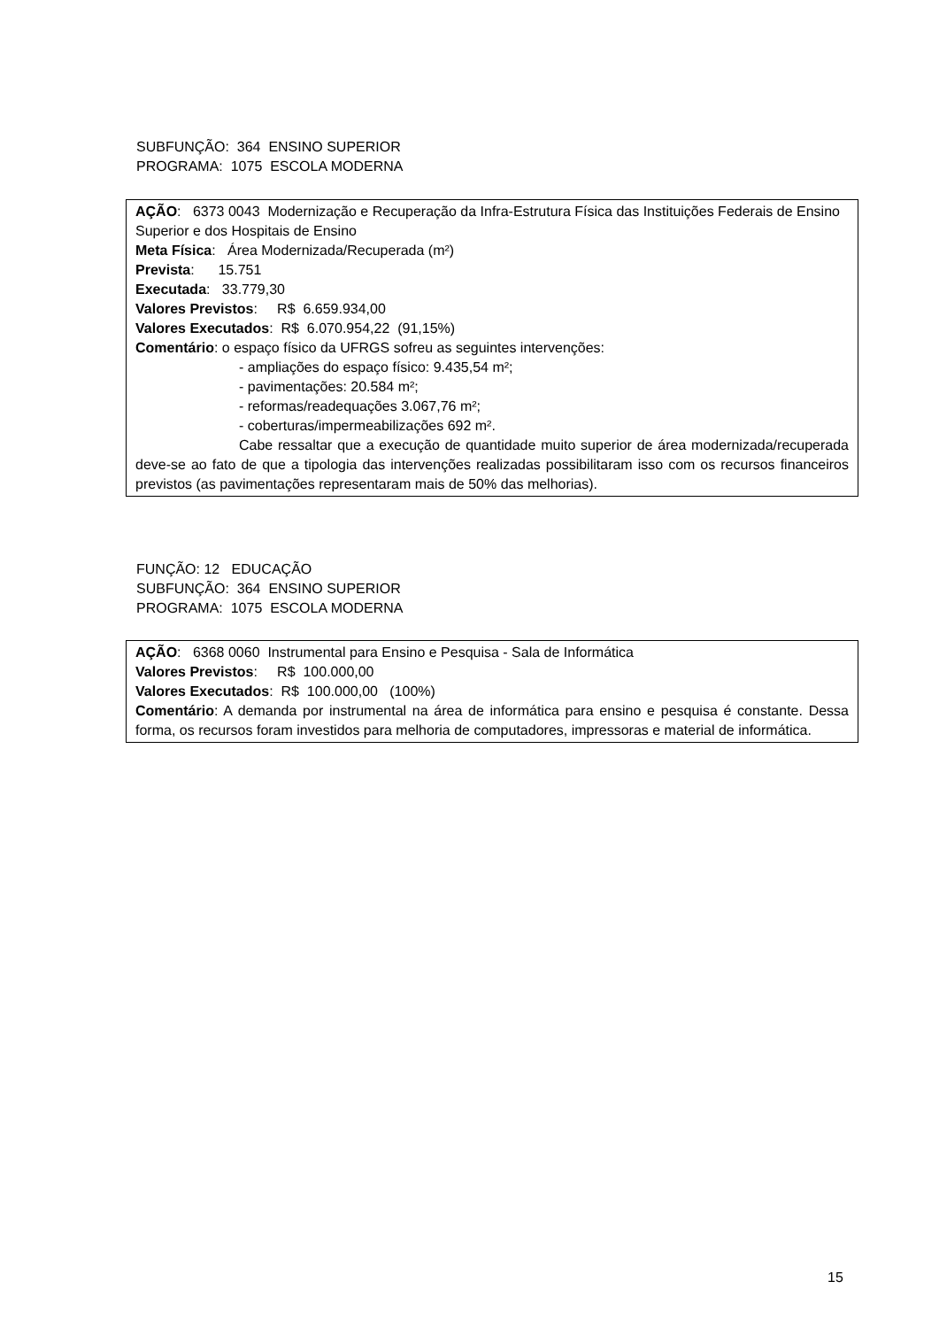SUBFUNÇÃO: 364 ENSINO SUPERIOR
PROGRAMA: 1075 ESCOLA MODERNA
AÇÃO: 6373 0043 Modernização e Recuperação da Infra-Estrutura Física das Instituições Federais de Ensino Superior e dos Hospitais de Ensino
Meta Física: Área Modernizada/Recuperada (m²)
Prevista: 15.751
Executada: 33.779,30
Valores Previstos: R$ 6.659.934,00
Valores Executados: R$ 6.070.954,22 (91,15%)
Comentário: o espaço físico da UFRGS sofreu as seguintes intervenções:
- ampliações do espaço físico: 9.435,54 m²;
- pavimentações: 20.584 m²;
- reformas/readequações 3.067,76 m²;
- coberturas/impermeabilizações 692 m².
Cabe ressaltar que a execução de quantidade muito superior de área modernizada/recuperada deve-se ao fato de que a tipologia das intervenções realizadas possibilitaram isso com os recursos financeiros previstos (as pavimentações representaram mais de 50% das melhorias).
FUNÇÃO: 12 EDUCAÇÃO
SUBFUNÇÃO: 364 ENSINO SUPERIOR
PROGRAMA: 1075 ESCOLA MODERNA
AÇÃO: 6368 0060 Instrumental para Ensino e Pesquisa - Sala de Informática
Valores Previstos: R$ 100.000,00
Valores Executados: R$ 100.000,00 (100%)
Comentário: A demanda por instrumental na área de informática para ensino e pesquisa é constante. Dessa forma, os recursos foram investidos para melhoria de computadores, impressoras e material de informática.
15